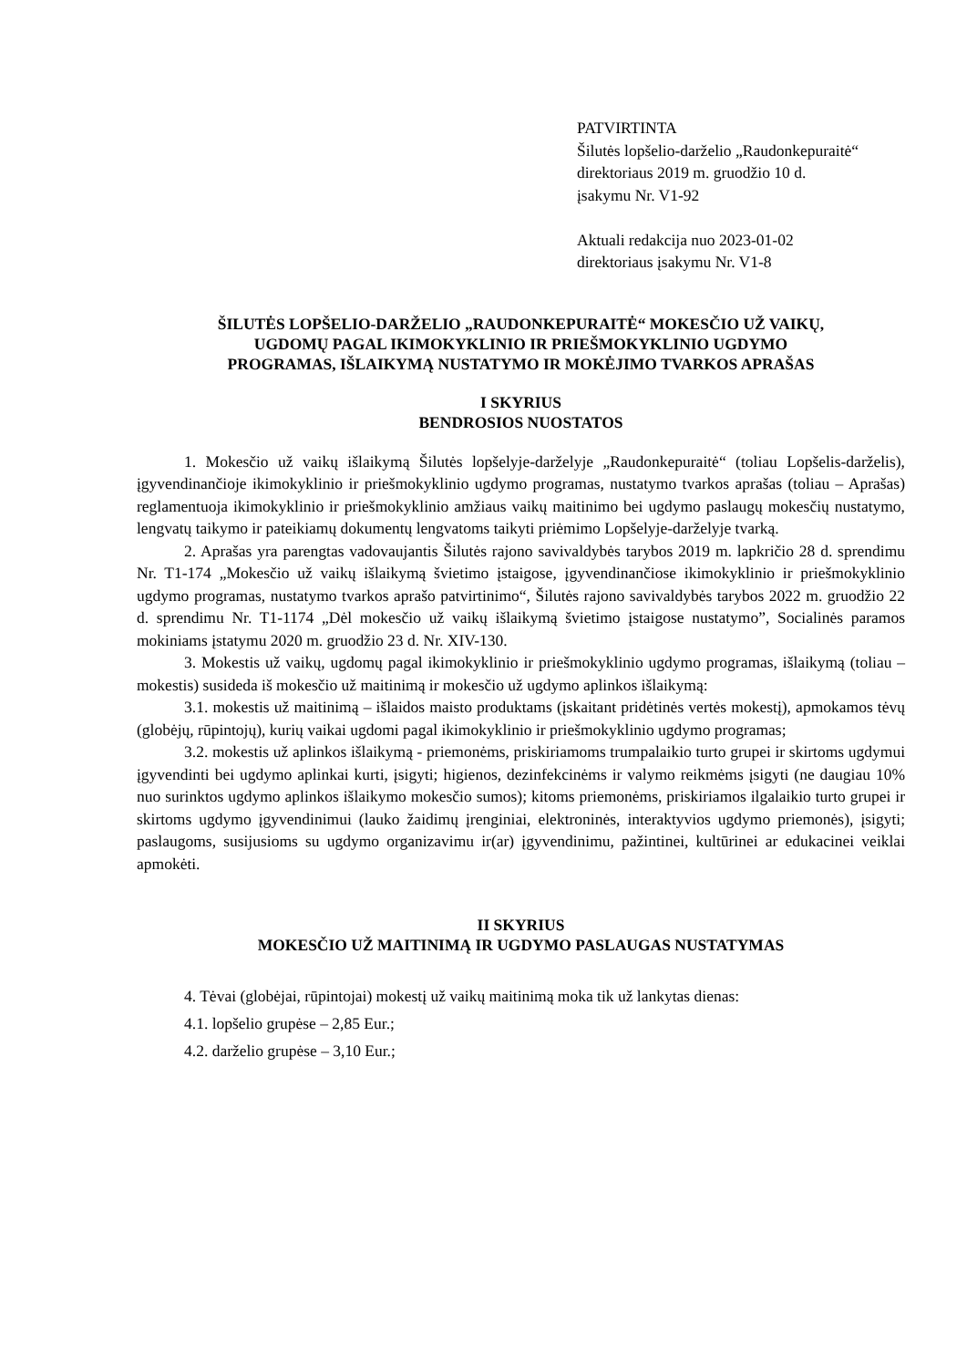PATVIRTINTA
Šilutės lopšelio-darželio „Raudonkepuraitė“
direktoriaus 2019 m. gruodžio 10 d.
įsakymu Nr. V1-92
Aktuali redakcija nuo 2023-01-02
direktoriaus įsakymu Nr. V1-8
ŠILUTĖS LOPŠELIO-DARŽELIO „RAUDONKEPURAITĖ“ MOKESČIO UŽ VAIKŲ,
UGDOMŲ PAGAL IKIMOKYKLINIO IR PRIEŠMOKYKLINIO UGDYMO
PROGRAMAS, IŠLAIKYMĄ NUSTATYMO IR MOKĖJIMO TVARKOS APRAŠAS
I SKYRIUS
BENDROSIOS NUOSTATOS
1. Mokesčio už vaikų išlaikymą Šilutės lopšelyje-darželyje „Raudonkepuraitė“ (toliau Lopšelis-darželis), įgyvendinančioje ikimokyklinio ir priešmokyklinio ugdymo programas, nustatymo tvarkos aprašas (toliau – Aprašas) reglamentuoja ikimokyklinio ir priešmokyklinio amžiaus vaikų maitinimo bei ugdymo paslaugų mokesčių nustatymo, lengvatų taikymo ir pateikiamų dokumentų lengvatoms taikyti priėmimo Lopšelyje-darželyje tvarką.
2. Aprašas yra parengtas vadovaujantis Šilutės rajono savivaldybės tarybos 2019 m. lapkričio 28 d. sprendimu Nr. T1-174 „Mokesčio už vaikų išlaikymą švietimo įstaigose, įgyvendinančiose ikimokyklinio ir priešmokyklinio ugdymo programas, nustatymo tvarkos aprašo patvirtinimo“, Šilutės rajono savivaldybės tarybos 2022 m. gruodžio 22 d. sprendimu Nr. T1-1174 „Dėl mokesčio už vaikų išlaikymą švietimo įstaigose nustatymo”, Socialinės paramos mokiniams įstatymu 2020 m. gruodžio 23 d. Nr. XIV-130.
3. Mokestis už vaikų, ugdomų pagal ikimokyklinio ir priešmokyklinio ugdymo programas, išlaikymą (toliau – mokestis) susideda iš mokesčio už maitinimą ir mokesčio už ugdymo aplinkos išlaikymą:
3.1. mokestis už maitinimą – išlaidos maisto produktams (įskaitant pridėtinės vertės mokestį), apmokamos tėvų (globėjų, rūpintojų), kurių vaikai ugdomi pagal ikimokyklinio ir priešmokyklinio ugdymo programas;
3.2. mokestis už aplinkos išlaikymą - priemonėms, priskiriamoms trumpalaikio turto grupei ir skirtoms ugdymui įgyvendinti bei ugdymo aplinkai kurti, įsigyti; higienos, dezinfekcinėms ir valymo reikmėms įsigyti (ne daugiau 10% nuo surinktos ugdymo aplinkos išlaikymo mokesčio sumos); kitoms priemonėms, priskiriamos ilgalaikio turto grupei ir skirtoms ugdymo įgyvendinimui (lauko žaidimų įrenginiai, elektroninės, interaktyvios ugdymo priemonės), įsigyti; paslaugoms, susijusioms su ugdymo organizavimu ir(ar) įgyvendinimu, pažintinei, kultūrinei ar edukacinei veiklai apmokėti.
II SKYRIUS
MOKESČIO UŽ MAITINIMĄ IR UGDYMO PASLAUGAS NUSTATYMAS
4. Tėvai (globėjai, rūpintojai) mokestį už vaikų maitinimą moka tik už lankytas dienas:
4.1. lopšelio grupėse – 2,85 Eur.;
4.2. darželio grupėse – 3,10 Eur.;